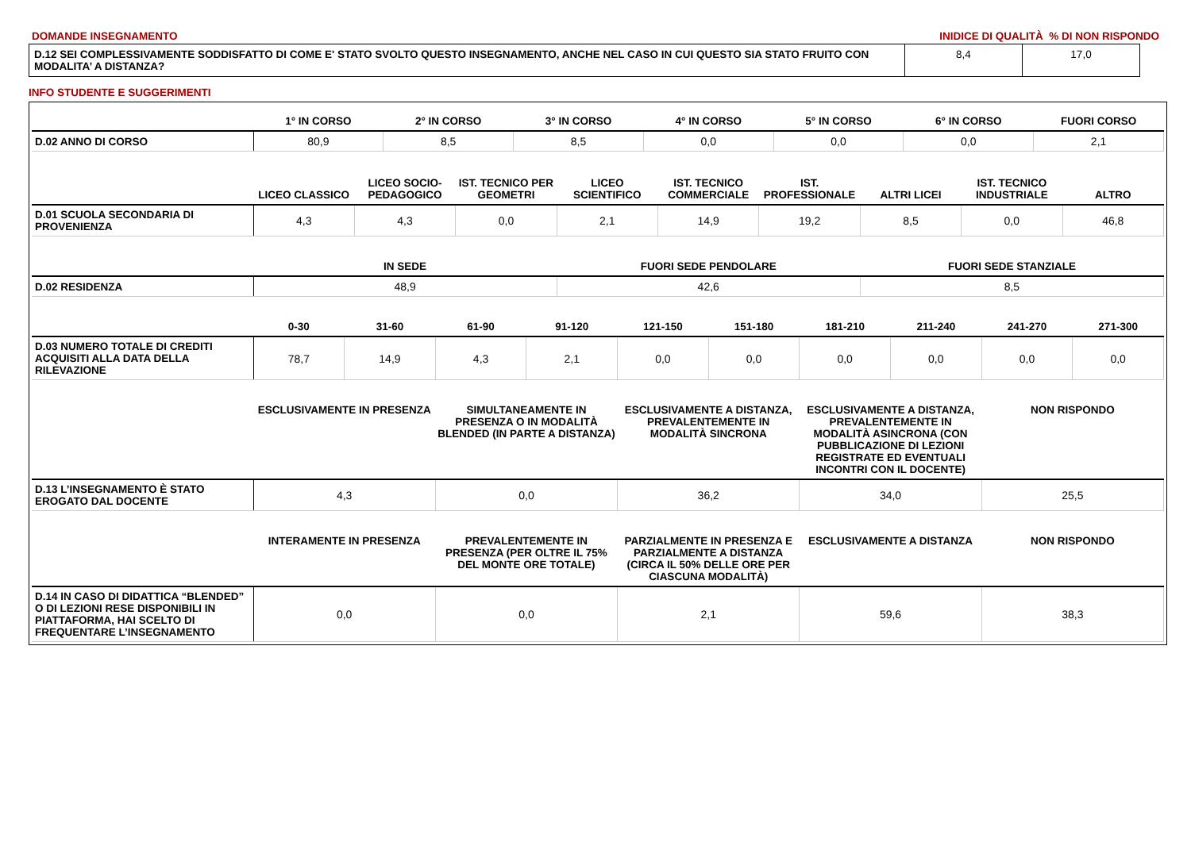DOMANDE INSEGNAMENTO INIDICE DI QUALITÀ % DI NON RISPONDO
| D.12 SEI COMPLESSIVAMENTE SODDISFATTO DI COME E' STATO SVOLTO QUESTO INSEGNAMENTO, ANCHE NEL CASO IN CUI QUESTO SIA STATO FRUITO CON MODALITA’ A DISTANZA? | 8,4 | 17,0 |
INFO STUDENTE E SUGGERIMENTI
| | 1° IN CORSO | 2° IN CORSO | 3° IN CORSO | 4° IN CORSO | 5° IN CORSO | 6° IN CORSO | FUORI CORSO |
| --- | --- | --- | --- | --- | --- | --- | --- |
| D.02 ANNO DI CORSO | 80,9 | 8,5 | 8,5 | 0,0 | 0,0 | 0,0 | 2,1 |
| | LICEO CLASSICO | LICEO SOCIO-PEDAGOGICO | IST. TECNICO PER GEOMETRI | LICEO SCIENTIFICO | IST. TECNICO COMMERCIALE | IST. PROFESSIONALE | ALTRI LICEI | IST. TECNICO INDUSTRIALE | ALTRO |
| --- | --- | --- | --- | --- | --- | --- | --- | --- | --- |
| D.01 SCUOLA SECONDARIA DI PROVENIENZA | 4,3 | 4,3 | 0,0 | 2,1 | 14,9 | 19,2 | 8,5 | 0,0 | 46,8 |
| | IN SEDE | FUORI SEDE PENDOLARE | FUORI SEDE STANZIALE |
| --- | --- | --- | --- |
| D.02 RESIDENZA | 48,9 | 42,6 | 8,5 |
| | 0-30 | 31-60 | 61-90 | 91-120 | 121-150 | 151-180 | 181-210 | 211-240 | 241-270 | 271-300 |
| --- | --- | --- | --- | --- | --- | --- | --- | --- | --- | --- |
| D.03 NUMERO TOTALE DI CREDITI ACQUISITI ALLA DATA DELLA RILEVAZIONE | 78,7 | 14,9 | 4,3 | 2,1 | 0,0 | 0,0 | 0,0 | 0,0 | 0,0 | 0,0 |
| | ESCLUSIVAMENTE IN PRESENZA | SIMULTANEAMENTE IN PRESENZA O IN MODALITÀ BLENDED (IN PARTE A DISTANZA) | ESCLUSIVAMENTE A DISTANZA, PREVALENTEMENTE IN MODALITÀ SINCRONA | ESCLUSIVAMENTE A DISTANZA, PREVALENTEMENTE IN MODALITÀ ASINCRONA (CON PUBBLICAZIONE DI LEZIONI REGISTRATE ED EVENTUALI INCONTRI CON IL DOCENTE) | NON RISPONDO |
| --- | --- | --- | --- | --- | --- |
| D.13 L’INSEGNAMENTO È STATO EROGATO DAL DOCENTE | 4,3 | 0,0 | 36,2 | 34,0 | 25,5 |
| | INTERAMENTE IN PRESENZA | PREVALENTEMENTE IN PRESENZA (PER OLTRE IL 75% DEL MONTE ORE TOTALE) | PARZIALMENTE IN PRESENZA E PARZIALMENTE A DISTANZA (CIRCA IL 50% DELLE ORE PER CIASCUNA MODALITÀ) | ESCLUSIVAMENTE A DISTANZA | NON RISPONDO |
| --- | --- | --- | --- | --- | --- |
| D.14 IN CASO DI DIDATTICA “BLENDED” O DI LEZIONI RESE DISPONIBILI IN PIATTAFORMA, HAI SCELTO DI FREQUENTARE L’INSEGNAMENTO | 0,0 | 0,0 | 2,1 | 59,6 | 38,3 |